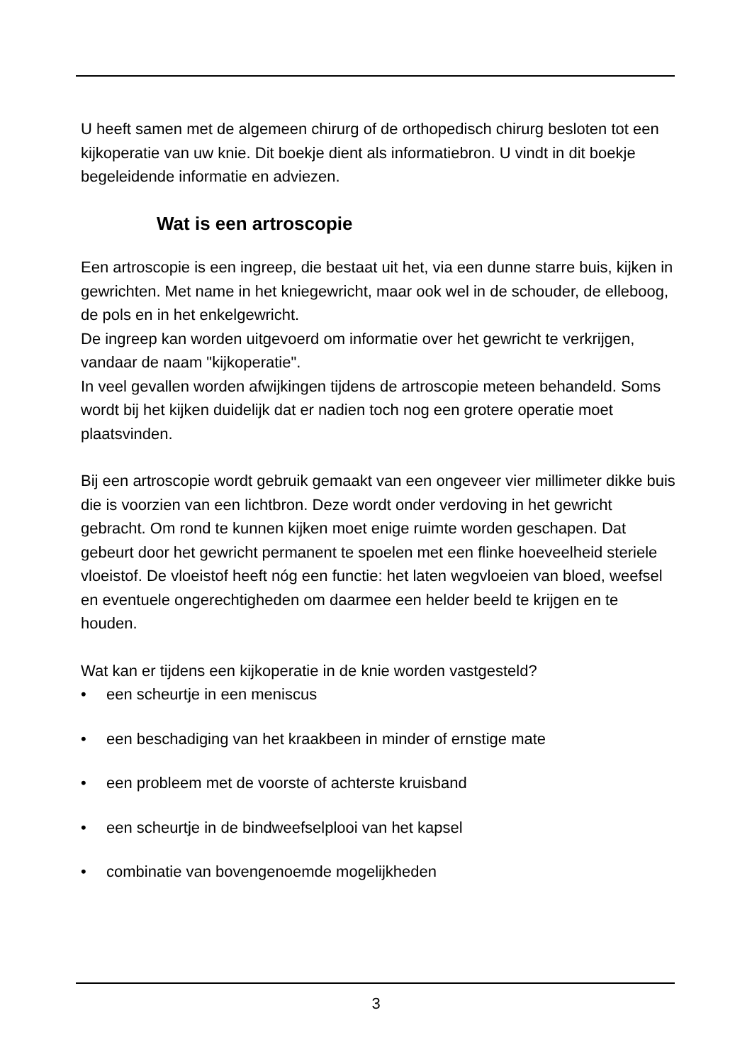U heeft samen met de algemeen chirurg of de orthopedisch chirurg besloten tot een kijkoperatie van uw knie. Dit boekje dient als informatiebron. U vindt in dit boekje begeleidende informatie en adviezen.
Wat is een artroscopie
Een artroscopie is een ingreep, die bestaat uit het, via een dunne starre buis, kijken in gewrichten. Met name in het kniegewricht, maar ook wel in de schouder, de elleboog, de pols en in het enkelgewricht.
De ingreep kan worden uitgevoerd om informatie over het gewricht te verkrijgen, vandaar de naam "kijkoperatie".
In veel gevallen worden afwijkingen tijdens de artroscopie meteen behandeld. Soms wordt bij het kijken duidelijk dat er nadien toch nog een grotere operatie moet plaatsvinden.
Bij een artroscopie wordt gebruik gemaakt van een ongeveer vier millimeter dikke buis die is voorzien van een lichtbron. Deze wordt onder verdoving in het gewricht gebracht. Om rond te kunnen kijken moet enige ruimte worden geschapen. Dat gebeurt door het gewricht permanent te spoelen met een flinke hoeveelheid steriele vloeistof. De vloeistof heeft nóg een functie: het laten wegvloeien van bloed, weefsel en eventuele ongerechtigheden om daarmee een helder beeld te krijgen en te houden.
Wat kan er tijdens een kijkoperatie in de knie worden vastgesteld?
• een scheurtje in een meniscus
• een beschadiging van het kraakbeen in minder of ernstige mate
• een probleem met de voorste of achterste kruisband
• een scheurtje in de bindweefselplooi van het kapsel
• combinatie van bovengenoemde mogelijkheden
3